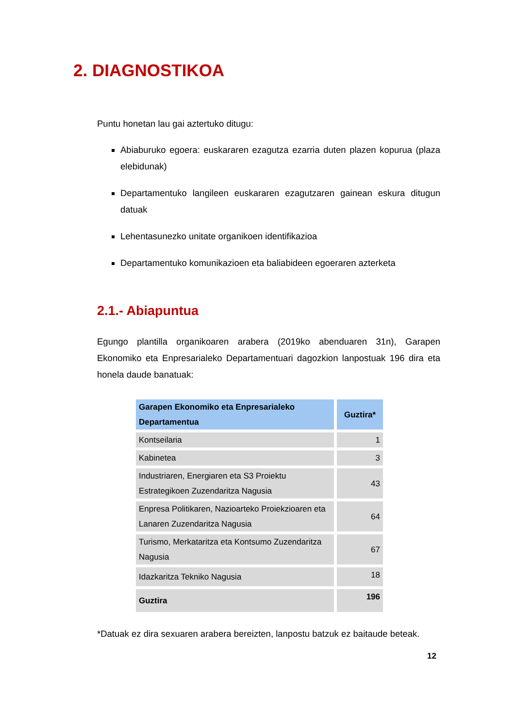2. DIAGNOSTIKOA
Puntu honetan lau gai aztertuko ditugu:
Abiaburuko egoera: euskararen ezagutza ezarria duten plazen kopurua (plaza elebidunak)
Departamentuko langileen euskararen ezagutzaren gainean eskura ditugun datuak
Lehentasunezko unitate organikoen identifikazioa
Departamentuko komunikazioen eta baliabideen egoeraren azterketa
2.1.- Abiapuntua
Egungo plantilla organikoaren arabera (2019ko abenduaren 31n), Garapen Ekonomiko eta Enpresarialeko Departamentuari dagozkion lanpostuak 196 dira eta honela daude banatuak:
| Garapen Ekonomiko eta Enpresarialeko Departamentua | Guztira* |
| --- | --- |
| Kontseilaria | 1 |
| Kabinetea | 3 |
| Industriaren, Energiaren eta S3 Proiektu Estrategikoen Zuzendaritza Nagusia | 43 |
| Enpresa Politikaren, Nazioarteko Proiekzioaren eta Lanaren Zuzendaritza Nagusia | 64 |
| Turismo, Merkataritza eta Kontsumo Zuzendaritza Nagusia | 67 |
| Idazkaritza Tekniko Nagusia | 18 |
| Guztira | 196 |
*Datuak ez dira sexuaren arabera bereizten, lanpostu batzuk ez baitaude beteak.
12